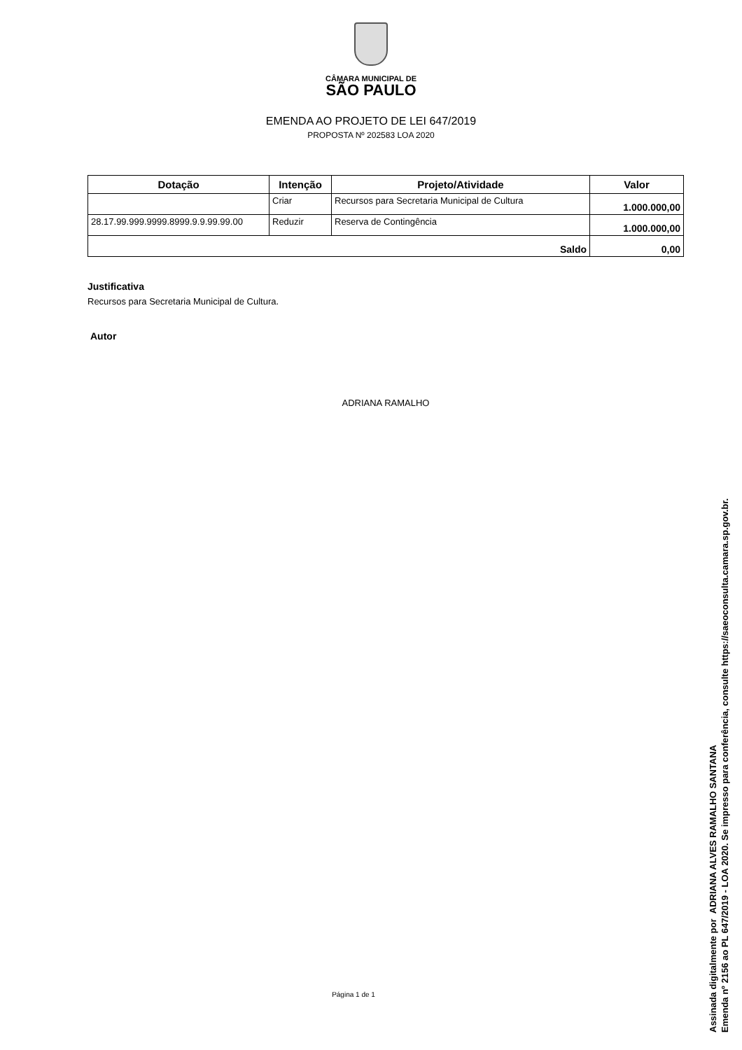CÂMARA MUNICIPAL DE
SÃO PAULO
EMENDA AO PROJETO DE LEI 647/2019
PROPOSTA Nº 202583 LOA 2020
| Dotação | Intenção | Projeto/Atividade | Valor |
| --- | --- | --- | --- |
| | Criar | Recursos para Secretaria Municipal de Cultura | 1.000.000,00 |
| 28.17.99.999.9999.8999.9.9.99.99.00 | Reduzir | Reserva de Contingência | 1.000.000,00 |
| Saldo | | | 0,00 |
Justificativa
Recursos para Secretaria Municipal de Cultura.
Autor
ADRIANA RAMALHO
Página 1 de 1
Assinada digitalmente por ADRIANA ALVES RAMALHO SANTANA
Emenda nº 2156 ao PL 647/2019 - LOA 2020. Se impresso para conferência, consulte https://saeoconsulta.camara.sp.gov.br.